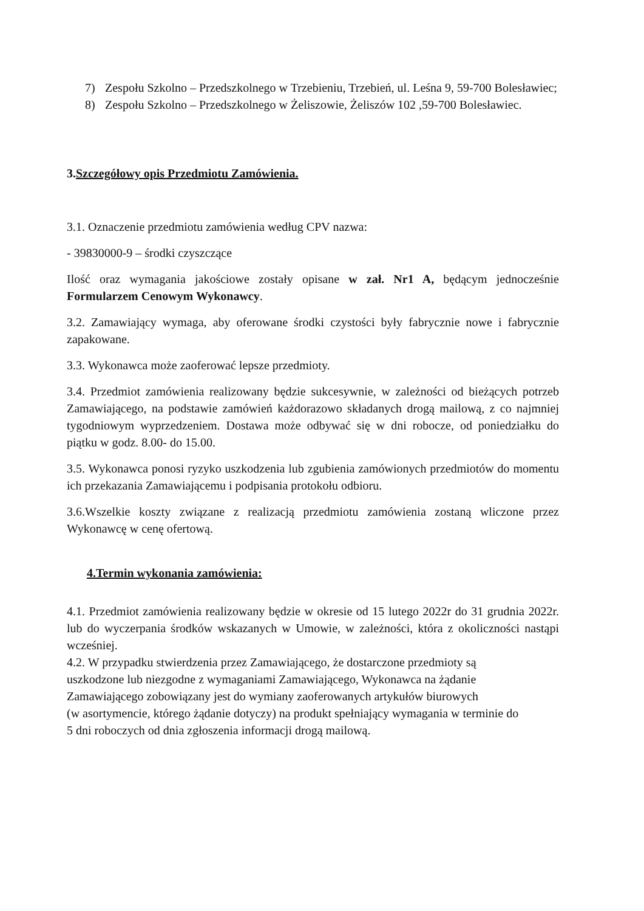7) Zespołu Szkolno – Przedszkolnego w Trzebieniu, Trzebień, ul. Leśna 9, 59-700 Bolesławiec;
8) Zespołu Szkolno – Przedszkolnego w Żeliszowie, Żeliszów 102 ,59-700 Bolesławiec.
3.Szczegółowy opis Przedmiotu Zamówienia.
3.1. Oznaczenie przedmiotu zamówienia według CPV nazwa:
- 39830000-9 – środki czyszczące
Ilość oraz wymagania jakościowe zostały opisane w zał. Nr1 A, będącym jednocześnie Formularzem Cenowym Wykonawcy.
3.2. Zamawiający wymaga, aby oferowane środki czystości były fabrycznie nowe i fabrycznie zapakowane.
3.3. Wykonawca może zaoferować lepsze przedmioty.
3.4. Przedmiot zamówienia realizowany będzie sukcesywnie, w zależności od bieżących potrzeb Zamawiającego, na podstawie zamówień każdorazowo składanych drogą mailową, z co najmniej tygodniowym wyprzedzeniem. Dostawa może odbywać się w dni robocze, od poniedziałku do piątku w godz. 8.00- do 15.00.
3.5. Wykonawca ponosi ryzyko uszkodzenia lub zgubienia zamówionych przedmiotów do momentu ich przekazania Zamawiającemu i podpisania protokołu odbioru.
3.6.Wszelkie koszty związane z realizacją przedmiotu zamówienia zostaną wliczone przez Wykonawcę w cenę ofertową.
4.Termin wykonania zamówienia:
4.1. Przedmiot zamówienia realizowany będzie w okresie od 15 lutego 2022r do 31 grudnia 2022r. lub do wyczerpania środków wskazanych w Umowie, w zależności, która z okoliczności nastąpi wcześniej.
4.2. W przypadku stwierdzenia przez Zamawiającego, że dostarczone przedmioty są
uszkodzone lub niezgodne z wymaganiami Zamawiającego, Wykonawca na żądanie
Zamawiającego zobowiązany jest do wymiany zaoferowanych artykułów biurowych
(w asortymencie, którego żądanie dotyczy) na produkt spełniający wymagania w terminie do
5 dni roboczych od dnia zgłoszenia informacji drogą mailową.